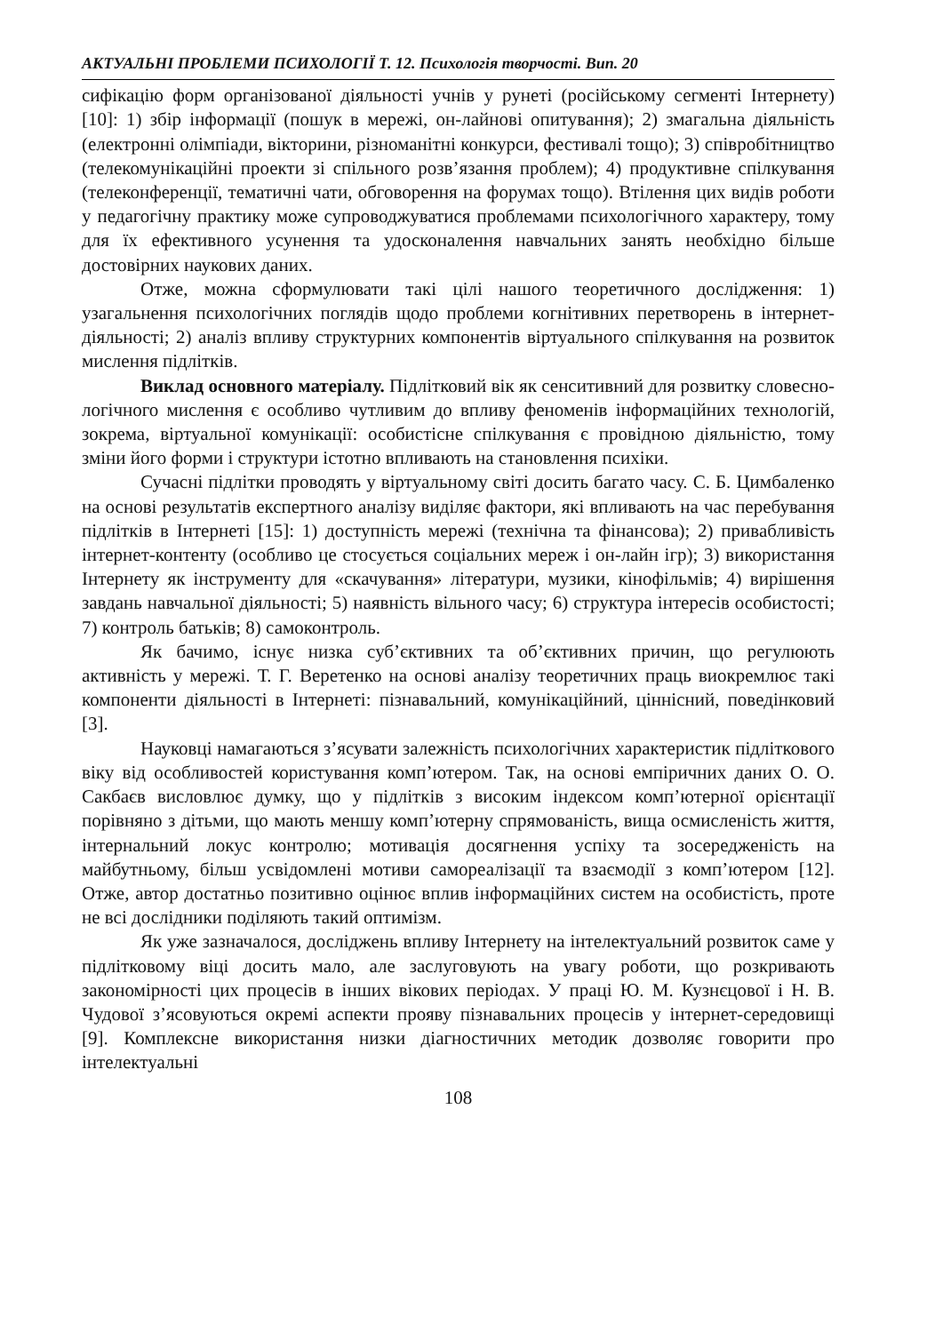АКТУАЛЬНІ ПРОБЛЕМИ ПСИХОЛОГІЇ Т. 12. Психологія творчості. Вип. 20
сифікацію форм організованої діяльності учнів у рунеті (російському сегменті Інтернету) [10]: 1) збір інформації (пошук в мережі, он-лайнові опитування); 2) змагальна діяльність (електронні олімпіади, вікторини, різноманітні конкурси, фестивалі тощо); 3) співробітництво (телекомунікаційні проекти зі спільного розв’язання проблем); 4) продуктивне спілкування (телеконференції, тематичні чати, обговорення на форумах тощо). Втілення цих видів роботи у педагогічну практику може супроводжуватися проблемами психологічного характеру, тому для їх ефективного усунення та удосконалення навчальних занять необхідно більше достовірних наукових даних.
Отже, можна сформулювати такі цілі нашого теоретичного дослідження: 1) узагальнення психологічних поглядів щодо проблеми когнітивних перетворень в інтернет-діяльності; 2) аналіз впливу структурних компонентів віртуального спілкування на розвиток мислення підлітків.
Виклад основного матеріалу. Підлітковий вік як сенситивний для розвитку словесно-логічного мислення є особливо чутливим до впливу феноменів інформаційних технологій, зокрема, віртуальної комунікації: особистісне спілкування є провідною діяльністю, тому зміни його форми і структури істотно впливають на становлення психіки.
Сучасні підлітки проводять у віртуальному світі досить багато часу. С. Б. Цимбаленко на основі результатів експертного аналізу виділяє фактори, які впливають на час перебування підлітків в Інтернеті [15]: 1) доступність мережі (технічна та фінансова); 2) привабливість інтернет-контенту (особливо це стосується соціальних мереж і он-лайн ігр); 3) використання Інтернету як інструменту для «скачування» літератури, музики, кінофільмів; 4) вирішення завдань навчальної діяльності; 5) наявність вільного часу; 6) структура інтересів особистості; 7) контроль батьків; 8) самоконтроль.
Як бачимо, існує низка суб’єктивних та об’єктивних причин, що регулюють активність у мережі. Т. Г. Веретенко на основі аналізу теоретичних праць виокремлює такі компоненти діяльності в Інтернеті: пізнавальний, комунікаційний, ціннісний, поведінковий [3].
Науковці намагаються з’ясувати залежність психологічних характеристик підліткового віку від особливостей користування комп’ютером. Так, на основі емпіричних даних О. О. Сакбаєв висловлює думку, що у підлітків з високим індексом комп’ютерної орієнтації порівняно з дітьми, що мають меншу комп’ютерну спрямованість, вища осмисленість життя, інтернальний локус контролю; мотивація досягнення успіху та зосередженість на майбутньому, більш усвідомлені мотиви самореалізації та взаємодії з комп’ютером [12]. Отже, автор достатньо позитивно оцінює вплив інформаційних систем на особистість, проте не всі дослідники поділяють такий оптимізм.
Як уже зазначалося, досліджень впливу Інтернету на інтелектуальний розвиток саме у підлітковому віці досить мало, але заслуговують на увагу роботи, що розкривають закономірності цих процесів в інших вікових періодах. У праці Ю. М. Кузнєцової і Н. В. Чудової з’ясовуються окремі аспекти прояву пізнавальних процесів у інтернет-середовищі [9]. Комплексне використання низки діагностичних методик дозволяє говорити про інтелектуальні
108